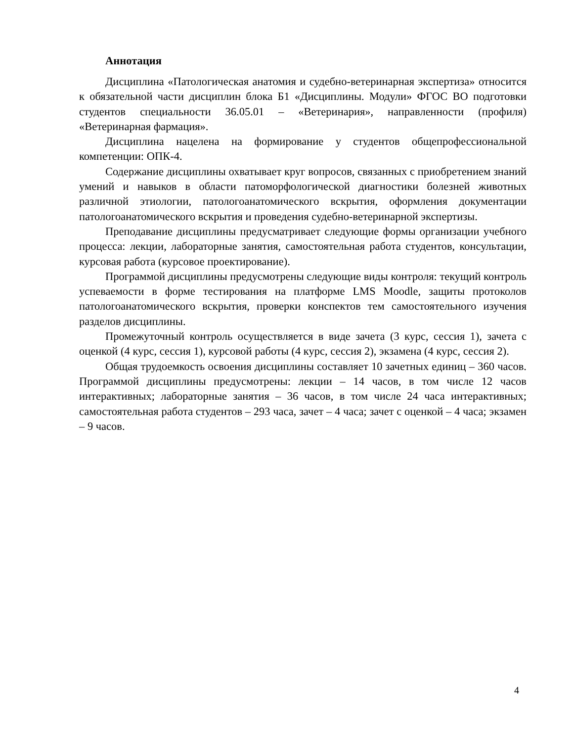Аннотация
Дисциплина «Патологическая анатомия и судебно-ветеринарная экспертиза» относится к обязательной части дисциплин блока Б1 «Дисциплины. Модули» ФГОС ВО подготовки студентов специальности 36.05.01 – «Ветеринария», направленности (профиля) «Ветеринарная фармация».
Дисциплина нацелена на формирование у студентов общепрофессиональной компетенции: ОПК-4.
Содержание дисциплины охватывает круг вопросов, связанных с приобретением знаний умений и навыков в области патоморфологической диагностики болезней животных различной этиологии, патологоанатомического вскрытия, оформления документации патологоанатомического вскрытия и проведения судебно-ветеринарной экспертизы.
Преподавание дисциплины предусматривает следующие формы организации учебного процесса: лекции, лабораторные занятия, самостоятельная работа студентов, консультации, курсовая работа (курсовое проектирование).
Программой дисциплины предусмотрены следующие виды контроля: текущий контроль успеваемости в форме тестирования на платформе LMS Moodle, защиты протоколов патологоанатомического вскрытия, проверки конспектов тем самостоятельного изучения разделов дисциплины.
Промежуточный контроль осуществляется в виде зачета (3 курс, сессия 1), зачета с оценкой (4 курс, сессия 1), курсовой работы (4 курс, сессия 2), экзамена (4 курс, сессия 2).
Общая трудоемкость освоения дисциплины составляет 10 зачетных единиц – 360 часов. Программой дисциплины предусмотрены: лекции – 14 часов, в том числе 12 часов интерактивных; лабораторные занятия – 36 часов, в том числе 24 часа интерактивных; самостоятельная работа студентов – 293 часа, зачет – 4 часа; зачет с оценкой – 4 часа; экзамен – 9 часов.
4